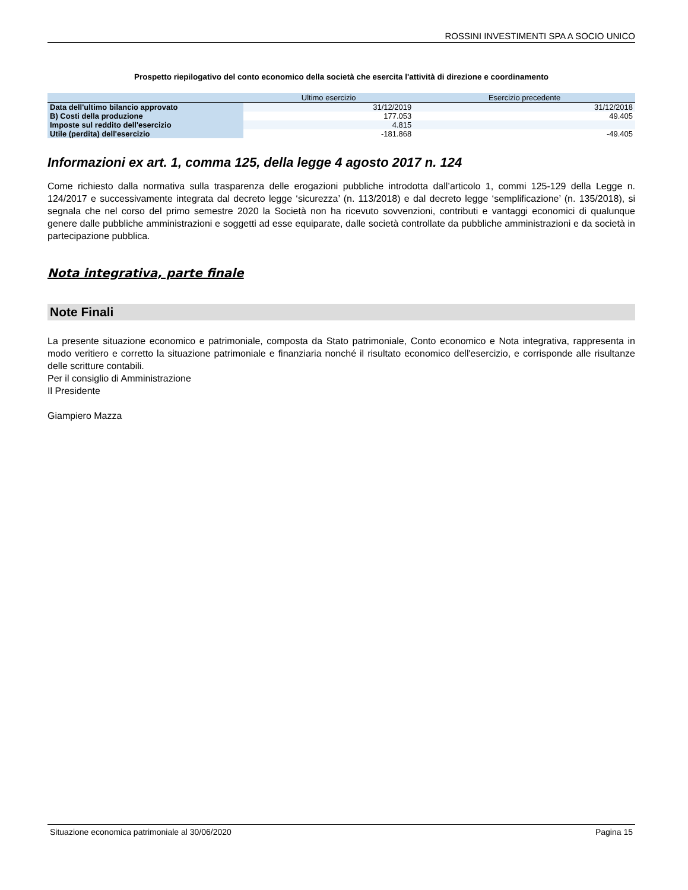ROSSINI INVESTIMENTI SPA A SOCIO UNICO
Prospetto riepilogativo del conto economico della società che esercita l'attività di direzione e coordinamento
| | Ultimo esercizio | Esercizio precedente |
| --- | --- | --- |
| Data dell'ultimo bilancio approvato | 31/12/2019 | 31/12/2018 |
| B) Costi della produzione | 177.053 | 49.405 |
| Imposte sul reddito dell'esercizio | 4.815 | |
| Utile (perdita) dell'esercizio | -181.868 | -49.405 |
Informazioni ex art. 1, comma 125, della legge 4 agosto 2017 n. 124
Come richiesto dalla normativa sulla trasparenza delle erogazioni pubbliche introdotta dall’articolo 1, commi 125-129 della Legge n. 124/2017 e successivamente integrata dal decreto legge ‘sicurezza’ (n. 113/2018) e dal decreto legge ‘semplificazione’ (n. 135/2018), si segnala che nel corso del primo semestre 2020 la Società non ha ricevuto sovvenzioni, contributi e vantaggi economici di qualunque genere dalle pubbliche amministrazioni e soggetti ad esse equiparate, dalle società controllate da pubbliche amministrazioni e da società in partecipazione pubblica.
Nota integrativa, parte finale
Note Finali
La presente situazione economico e patrimoniale, composta da Stato patrimoniale, Conto economico e Nota integrativa, rappresenta in modo veritiero e corretto la situazione patrimoniale e finanziaria nonché il risultato economico dell'esercizio, e corrisponde alle risultanze delle scritture contabili.
Per il consiglio di Amministrazione
Il Presidente
Giampiero Mazza
Situazione economica patrimoniale al 30/06/2020 Pagina 15